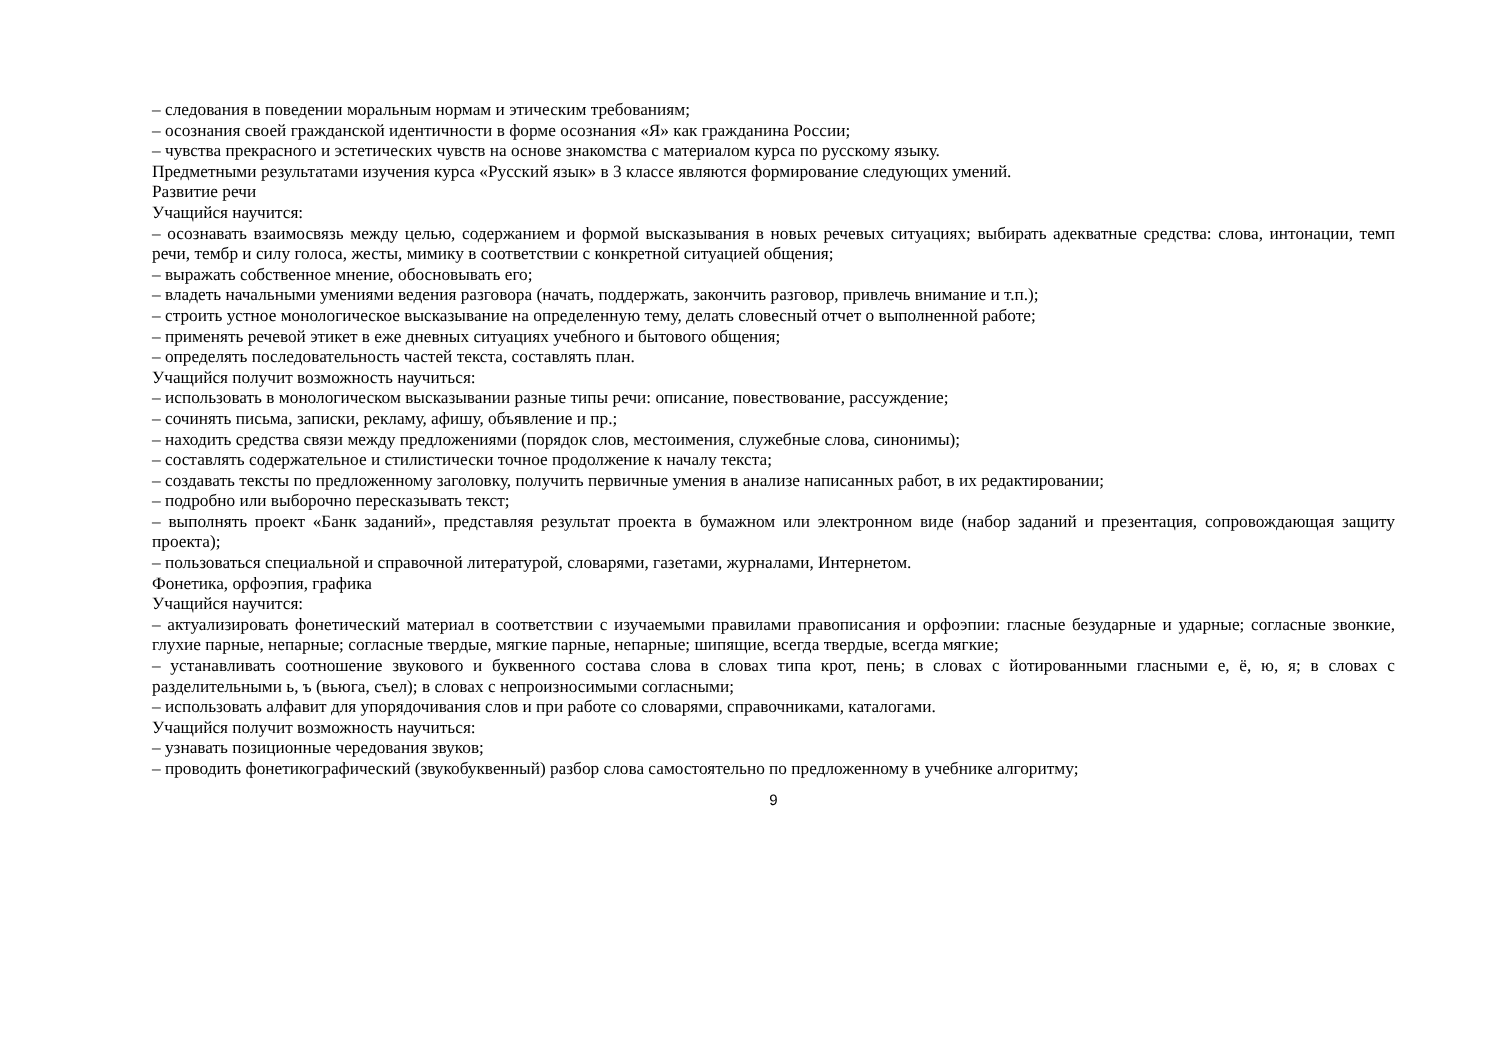– следования в поведении моральным нормам и этическим требованиям;
– осознания своей гражданской идентичности в форме осознания «Я» как гражданина России;
– чувства прекрасного и эстетических чувств на основе знакомства с материалом курса по русскому языку.
Предметными результатами изучения курса «Русский язык» в 3 классе являются формирование следующих умений.
Развитие речи
Учащийся научится:
– осознавать взаимосвязь между целью, содержанием и формой высказывания в новых речевых ситуациях; выбирать адекватные средства: слова, интонации, темп речи, тембр и силу голоса, жесты, мимику в соответствии с конкретной ситуацией общения;
– выражать собственное мнение, обосновывать его;
– владеть начальными умениями ведения разговора (начать, поддержать, закончить разговор, привлечь внимание и т.п.);
– строить устное монологическое высказывание на определенную тему, делать словесный отчет о выполненной работе;
– применять речевой этикет в еже дневных ситуациях учебного и бытового общения;
– определять последовательность частей текста, составлять план.
Учащийся получит возможность научиться:
– использовать в монологическом высказывании разные типы речи: описание, повествование, рассуждение;
– сочинять письма, записки, рекламу, афишу, объявление и пр.;
– находить средства связи между предложениями (порядок слов, местоимения, служебные слова, синонимы);
– составлять содержательное и стилистически точное продолжение к началу текста;
– создавать тексты по предложенному заголовку, получить первичные умения в анализе написанных работ, в их редактировании;
– подробно или выборочно пересказывать текст;
– выполнять проект «Банк заданий», представляя результат проекта в бумажном или электронном виде (набор заданий и презентация, сопровождающая защиту проекта);
– пользоваться специальной и справочной литературой, словарями, газетами, журналами, Интернетом.
Фонетика, орфоэпия, графика
Учащийся научится:
– актуализировать фонетический материал в соответствии с изучаемыми правилами правописания и орфоэпии: гласные безударные и ударные; согласные звонкие, глухие парные, непарные; согласные твердые, мягкие парные, непарные; шипящие, всегда твердые, всегда мягкие;
– устанавливать соотношение звукового и буквенного состава слова в словах типа крот, пень; в словах с йотированными гласными е, ё, ю, я; в словах с разделительными ь, ъ (вьюга, съел); в словах с непроизносимыми согласными;
– использовать алфавит для упорядочивания слов и при работе со словарями, справочниками, каталогами.
Учащийся получит возможность научиться:
– узнавать позиционные чередования звуков;
– проводить фонетикографический (звукобуквенный) разбор слова самостоятельно по предложенному в учебнике алгоритму;
9